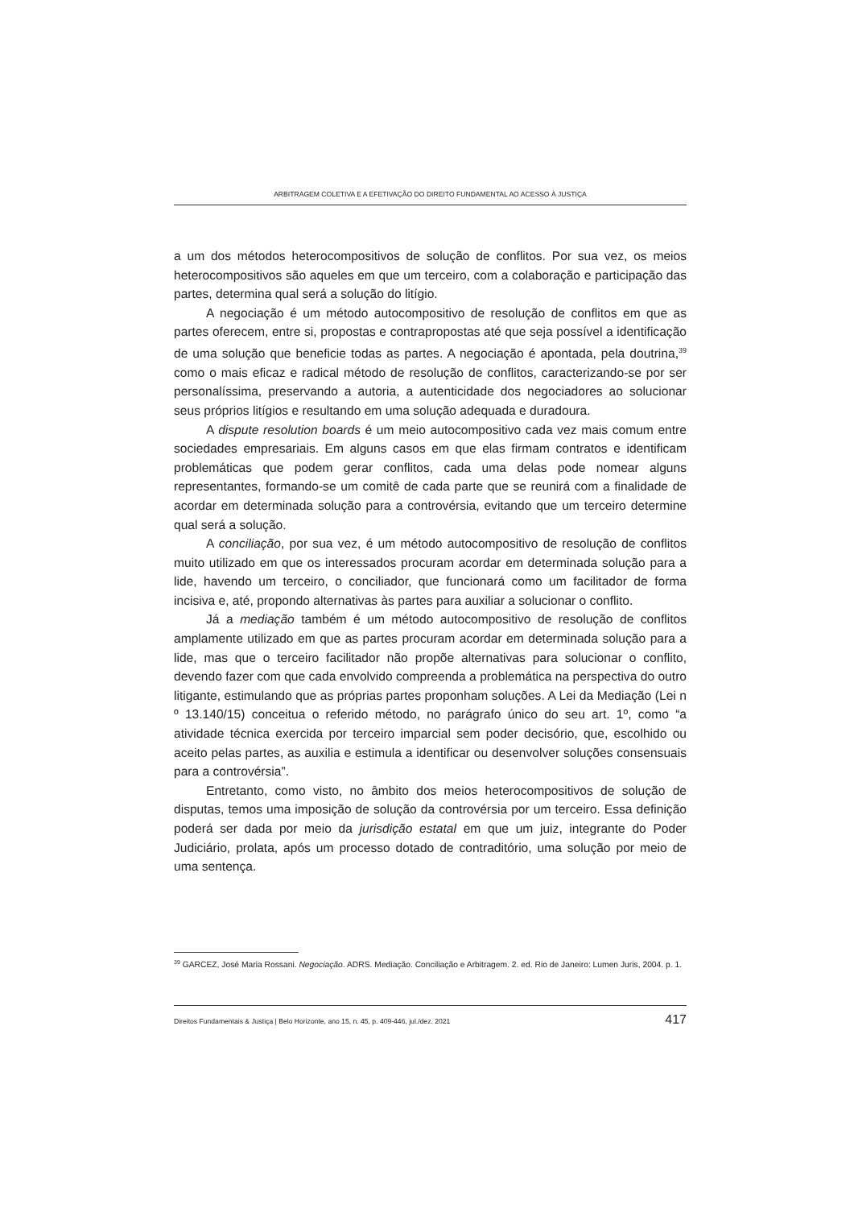ARBITRAGEM COLETIVA E A EFETIVAÇÃO DO DIREITO FUNDAMENTAL AO ACESSO À JUSTIÇA
a um dos métodos heterocompositivos de solução de conflitos. Por sua vez, os meios heterocompositivos são aqueles em que um terceiro, com a colaboração e participação das partes, determina qual será a solução do litígio.
A negociação é um método autocompositivo de resolução de conflitos em que as partes oferecem, entre si, propostas e contrapropostas até que seja possível a identificação de uma solução que beneficie todas as partes. A negociação é apontada, pela doutrina,<sup>39</sup> como o mais eficaz e radical método de resolução de conflitos, caracterizando-se por ser personalíssima, preservando a autoria, a autenticidade dos negociadores ao solucionar seus próprios litígios e resultando em uma solução adequada e duradoura.
A dispute resolution boards é um meio autocompositivo cada vez mais comum entre sociedades empresariais. Em alguns casos em que elas firmam contratos e identificam problemáticas que podem gerar conflitos, cada uma delas pode nomear alguns representantes, formando-se um comitê de cada parte que se reunirá com a finalidade de acordar em determinada solução para a controvérsia, evitando que um terceiro determine qual será a solução.
A conciliação, por sua vez, é um método autocompositivo de resolução de conflitos muito utilizado em que os interessados procuram acordar em determinada solução para a lide, havendo um terceiro, o conciliador, que funcionará como um facilitador de forma incisiva e, até, propondo alternativas às partes para auxiliar a solucionar o conflito.
Já a mediação também é um método autocompositivo de resolução de conflitos amplamente utilizado em que as partes procuram acordar em determinada solução para a lide, mas que o terceiro facilitador não propõe alternativas para solucionar o conflito, devendo fazer com que cada envolvido compreenda a problemática na perspectiva do outro litigante, estimulando que as próprias partes proponham soluções. A Lei da Mediação (Lei n º 13.140/15) conceitua o referido método, no parágrafo único do seu art. 1º, como “a atividade técnica exercida por terceiro imparcial sem poder decisório, que, escolhido ou aceito pelas partes, as auxilia e estimula a identificar ou desenvolver soluções consensuais para a controvérsia”.
Entretanto, como visto, no âmbito dos meios heterocompositivos de solução de disputas, temos uma imposição de solução da controvérsia por um terceiro. Essa definição poderá ser dada por meio da jurisdição estatal em que um juiz, integrante do Poder Judiciário, prolata, após um processo dotado de contraditório, uma solução por meio de uma sentença.
<sup>39</sup> GARCEZ, José Maria Rossani. Negociação. ADRS. Mediação. Conciliação e Arbitragem. 2. ed. Rio de Janeiro: Lumen Juris, 2004. p. 1.
Direitos Fundamentais & Justiça | Belo Horizonte, ano 15, n. 45, p. 409-446, jul./dez. 2021 417